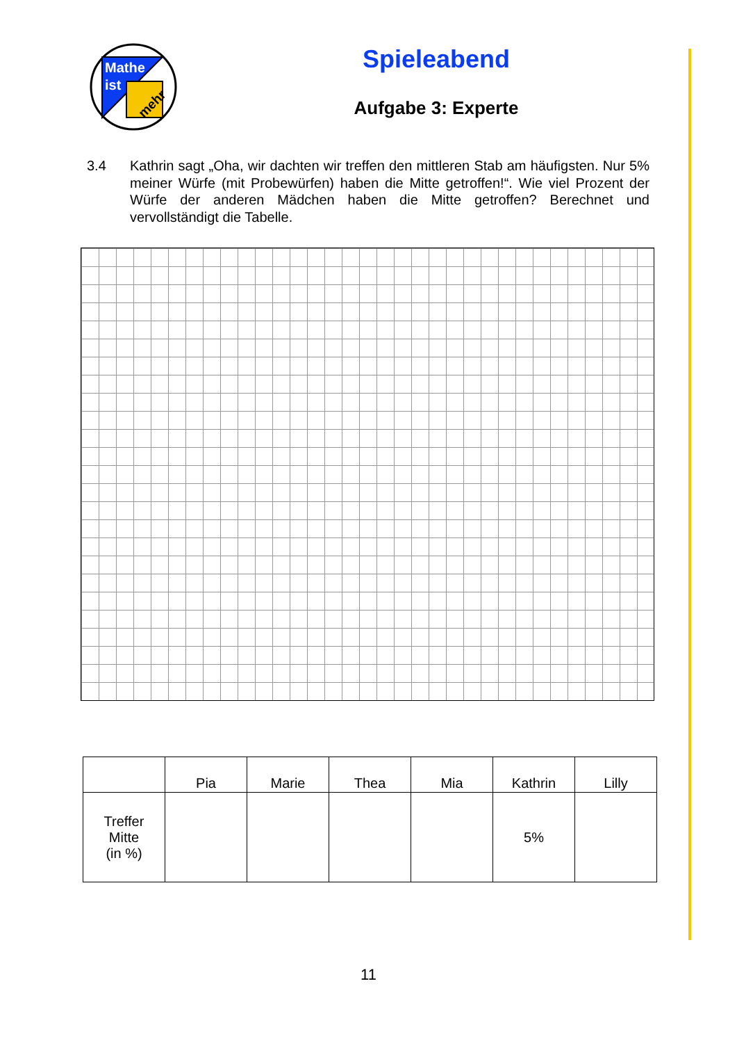Mathe
ist
mehr
Spieleabend
Aufgabe 3: Experte
3.4 Kathrin sagt „Oha, wir dachten wir treffen den mittleren Stab am häufigsten. Nur 5% meiner Würfe (mit Probewürfen) haben die Mitte getroffen!“. Wie viel Prozent der Würfe der anderen Mädchen haben die Mitte getroffen? Berechnet und vervollständigt die Tabelle.
| | Pia | Marie | Thea | Mia | Kathrin | Lilly |
| Treffer Mitte (in %) | | | | | 5% | |
11